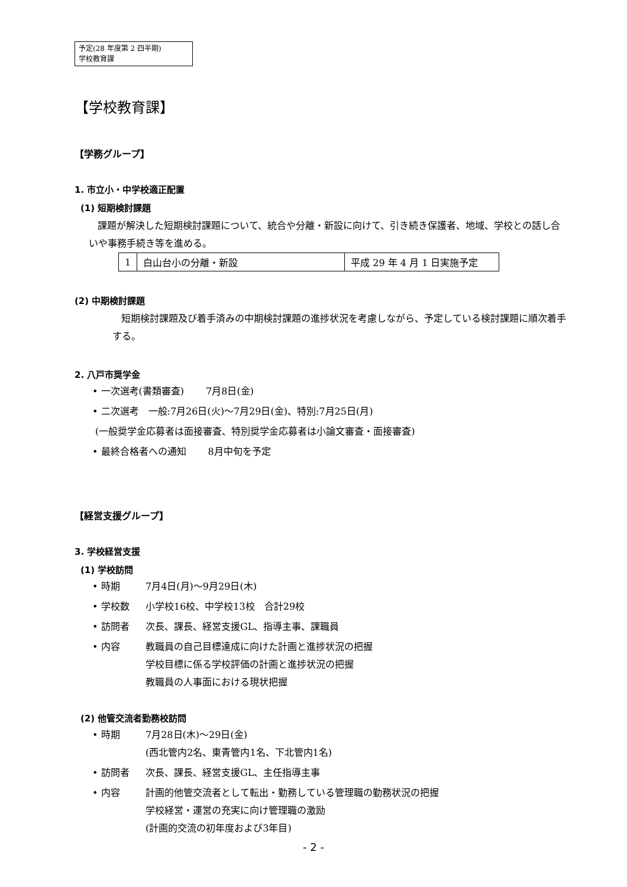予定(28 年度第 2 四半期)
学校教育課
【学校教育課】
【学務グループ】
1. 市立小・中学校適正配置
(1) 短期検討課題
課題が解決した短期検討課題について、統合や分離・新設に向けて、引き続き保護者、地域、学校との話し合いや事務手続き等を進める。
| 1 | 白山台小の分離・新設 | 平成 29 年 4 月 1 日実施予定 |
(2) 中期検討課題
短期検討課題及び着手済みの中期検討課題の進捗状況を考慮しながら、予定している検討課題に順次着手する。
2. 八戸市奨学金
• 一次選考(書類審査)　　 7月8日(金)
• 二次選考　一般:7月26日(火)～7月29日(金)、特別:7月25日(月)
(一般奨学金応募者は面接審査、特別奨学金応募者は小論文審査・面接審査)
• 最終合格者への通知　　 8月中旬を予定
【経営支援グループ】
3. 学校経営支援
(1) 学校訪問
• 時期 7月4日(月)～9月29日(木)
• 学校数 小学校16校、中学校13校　合計29校
• 訪問者 次長、課長、経営支援GL、指導主事、課職員
• 内容 教職員の自己目標達成に向けた計画と進捗状況の把握
学校目標に係る学校評価の計画と進捗状況の把握
教職員の人事面における現状把握
(2) 他管交流者勤務校訪問
• 時期 7月28日(木)～29日(金)
(西北管内2名、東青管内1名、下北管内1名)
• 訪問者 次長、課長、経営支援GL、主任指導主事
• 内容 計画的他管交流者として転出・勤務している管理職の勤務状況の把握
学校経営・運営の充実に向け管理職の激励
(計画的交流の初年度および3年目)
- 2 -